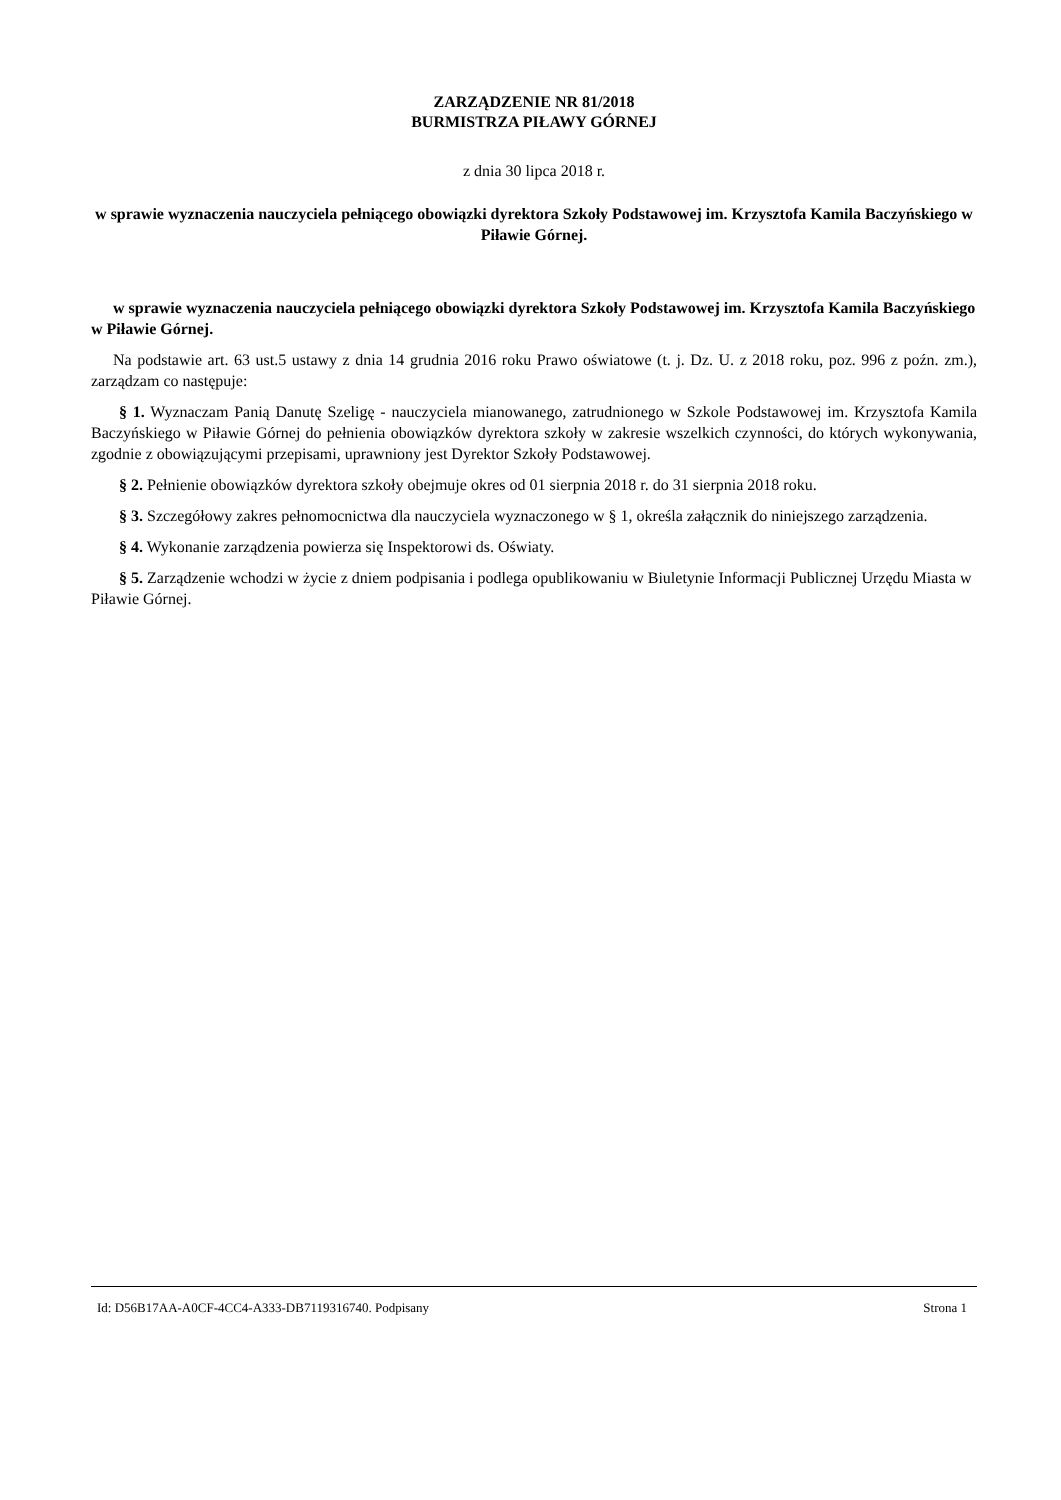ZARZĄDZENIE NR 81/2018
BURMISTRZA PIŁAWY GÓRNEJ
z dnia 30 lipca 2018 r.
w sprawie wyznaczenia nauczyciela pełniącego obowiązki dyrektora Szkoły Podstawowej im. Krzysztofa Kamila Baczyńskiego w Piławie Górnej.
w sprawie wyznaczenia nauczyciela pełniącego obowiązki dyrektora Szkoły Podstawowej im. Krzysztofa Kamila Baczyńskiego w Piławie Górnej.
Na podstawie art. 63 ust.5 ustawy z dnia 14 grudnia 2016 roku Prawo oświatowe (t. j. Dz. U. z 2018 roku, poz. 996 z poźn. zm.), zarządzam co następuje:
§ 1. Wyznaczam Panią Danutę Szeligę - nauczyciela mianowanego, zatrudnionego w Szkole Podstawowej im. Krzysztofa Kamila Baczyńskiego w Piławie Górnej do pełnienia obowiązków dyrektora szkoły w zakresie wszelkich czynności, do których wykonywania, zgodnie z obowiązującymi przepisami, uprawniony jest Dyrektor Szkoły Podstawowej.
§ 2. Pełnienie obowiązków dyrektora szkoły obejmuje okres od 01 sierpnia 2018 r. do 31 sierpnia 2018 roku.
§ 3. Szczegółowy zakres pełnomocnictwa dla nauczyciela wyznaczonego w § 1, określa załącznik do niniejszego zarządzenia.
§ 4. Wykonanie zarządzenia powierza się Inspektorowi ds. Oświaty.
§ 5. Zarządzenie wchodzi w życie z dniem podpisania i podlega opublikowaniu w Biuletynie Informacji Publicznej Urzędu Miasta w Piławie Górnej.
Id: D56B17AA-A0CF-4CC4-A333-DB7119316740. Podpisany Strona 1